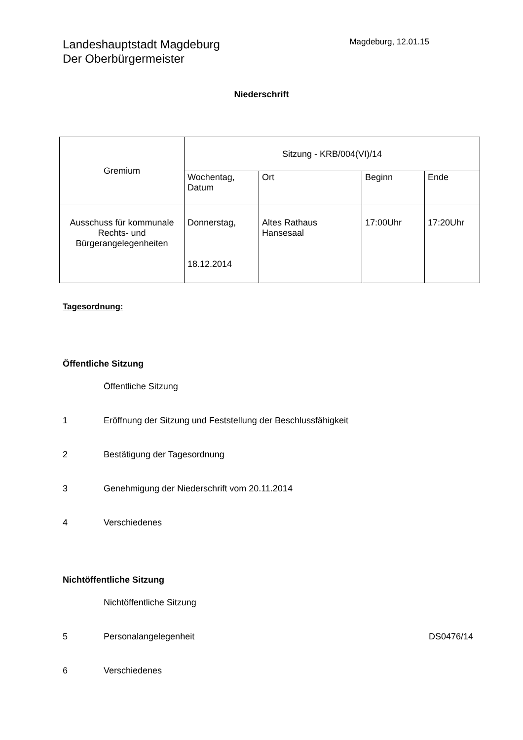Landeshauptstadt Magdeburg
Der Oberbürgermeister
Magdeburg, 12.01.15
Niederschrift
| Gremium | Sitzung - KRB/004(VI)/14 | | | |
| | Wochentag, Datum | Ort | Beginn | Ende |
| Ausschuss für kommunale Rechts- und Bürgerangelegenheiten | Donnerstag, 18.12.2014 | Altes Rathaus Hansesaal | 17:00Uhr | 17:20Uhr |
Tagesordnung:
Öffentliche Sitzung
Öffentliche Sitzung
1 Eröffnung der Sitzung und Feststellung der Beschlussfähigkeit
2 Bestätigung der Tagesordnung
3 Genehmigung der Niederschrift vom 20.11.2014
4 Verschiedenes
Nichtöffentliche Sitzung
Nichtöffentliche Sitzung
5 Personalangelegenheit DS0476/14
6 Verschiedenes